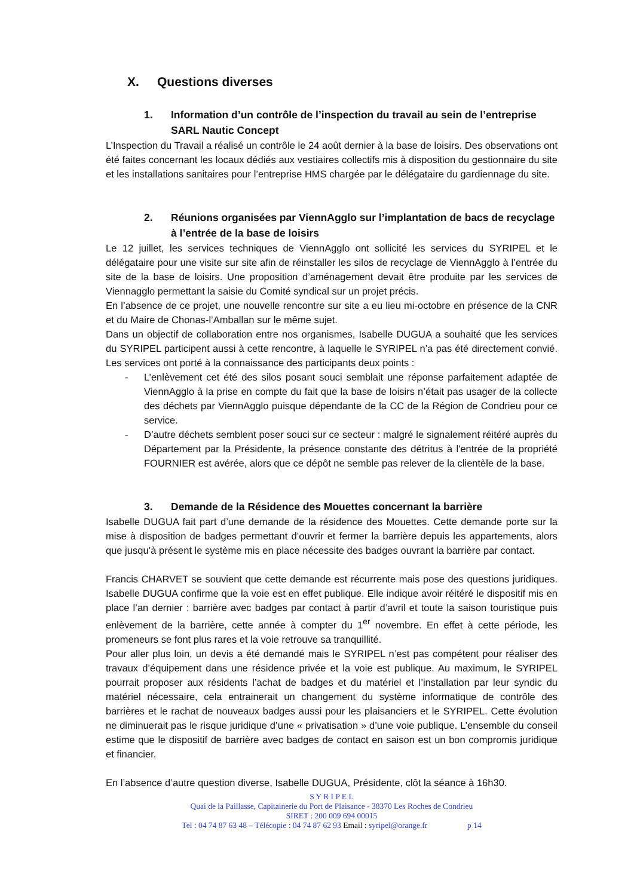X. Questions diverses
1. Information d’un contrôle de l’inspection du travail au sein de l’entreprise SARL Nautic Concept
L’Inspection du Travail a réalisé un contrôle le 24 août dernier à la base de loisirs. Des observations ont été faites concernant les locaux dédiés aux vestiaires collectifs mis à disposition du gestionnaire du site et les installations sanitaires pour l’entreprise HMS chargée par le délégataire du gardiennage du site.
2. Réunions organisées par ViennAgglo sur l’implantation de bacs de recyclage à l’entrée de la base de loisirs
Le 12 juillet, les services techniques de ViennAgglo ont sollicité les services du SYRIPEL et le délégataire pour une visite sur site afin de réinstaller les silos de recyclage de ViennAgglo à l’entrée du site de la base de loisirs. Une proposition d’aménagement devait être produite par les services de Viennagglo permettant la saisie du Comité syndical sur un projet précis.
En l’absence de ce projet, une nouvelle rencontre sur site a eu lieu mi-octobre en présence de la CNR et du Maire de Chonas-l’Amballan sur le même sujet.
Dans un objectif de collaboration entre nos organismes, Isabelle DUGUA a souhaité que les services du SYRIPEL participent aussi à cette rencontre, à laquelle le SYRIPEL n’a pas été directement convié. Les services ont porté à la connaissance des participants deux points :
- L’enlèvement cet été des silos posant souci semblait une réponse parfaitement adaptée de ViennAgglo à la prise en compte du fait que la base de loisirs n’était pas usager de la collecte des déchets par ViennAgglo puisque dépendante de la CC de la Région de Condrieu pour ce service.
- D’autre déchets semblent poser souci sur ce secteur : malgré le signalement réitéré auprès du Département par la Présidente, la présence constante des détritus à l'entrée de la propriété FOURNIER est avérée, alors que ce dépôt ne semble pas relever de la clientèle de la base.
3. Demande de la Résidence des Mouettes concernant la barrière
Isabelle DUGUA fait part d’une demande de la résidence des Mouettes. Cette demande porte sur la mise à disposition de badges permettant d’ouvrir et fermer la barrière depuis les appartements, alors que jusqu’à présent le système mis en place nécessite des badges ouvrant la barrière par contact.
Francis CHARVET se souvient que cette demande est récurrente mais pose des questions juridiques. Isabelle DUGUA confirme que la voie est en effet publique. Elle indique avoir réitéré le dispositif mis en place l’an dernier : barrière avec badges par contact à partir d’avril et toute la saison touristique puis enlèvement de la barrière, cette année à compter du 1<sup>er</sup> novembre. En effet à cette période, les promeneurs se font plus rares et la voie retrouve sa tranquillité.
Pour aller plus loin, un devis a été demandé mais le SYRIPEL n’est pas compétent pour réaliser des travaux d’équipement dans une résidence privée et la voie est publique. Au maximum, le SYRIPEL pourrait proposer aux résidents l’achat de badges et du matériel et l’installation par leur syndic du matériel nécessaire, cela entrainerait un changement du système informatique de contrôle des barrières et le rachat de nouveaux badges aussi pour les plaisanciers et le SYRIPEL. Cette évolution ne diminuerait pas le risque juridique d’une « privatisation » d’une voie publique. L’ensemble du conseil estime que le dispositif de barrière avec badges de contact en saison est un bon compromis juridique et financier.
En l’absence d’autre question diverse, Isabelle DUGUA, Présidente, clôt la séance à 16h30.
S Y R I P E L
Quai de la Paillasse, Capitainerie du Port de Plaisance - 38370 Les Roches de Condrieu
SIRET : 200 009 694 00015
Tel : 04 74 87 63 48 – Télécopie : 04 74 87 62 93 Email : syripel@orange.fr p 14